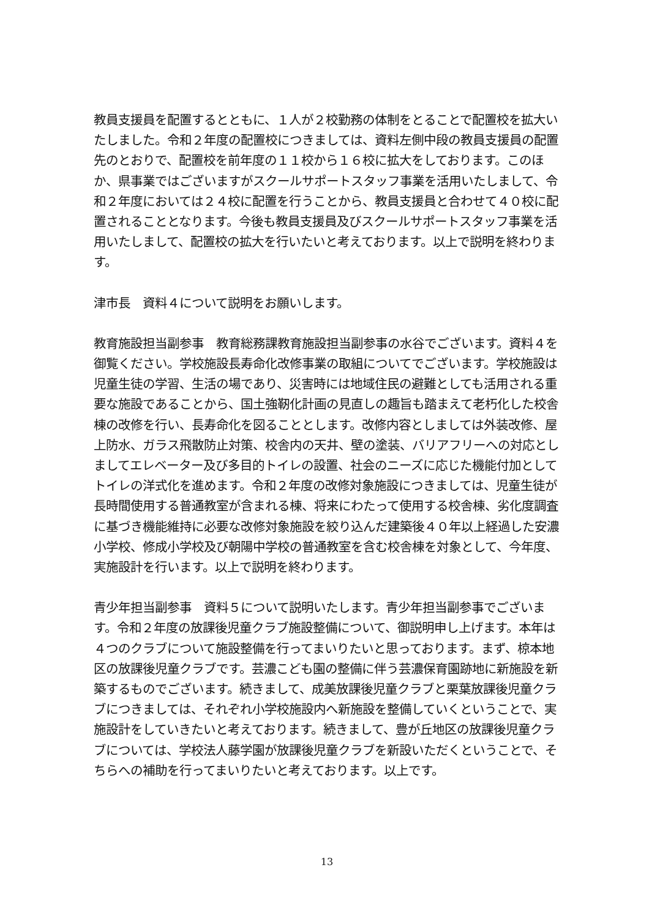教員支援員を配置するとともに、１人が２校勤務の体制をとることで配置校を拡大いたしました。令和２年度の配置校につきましては、資料左側中段の教員支援員の配置先のとおりで、配置校を前年度の１１校から１６校に拡大をしております。このほか、県事業ではございますがスクールサポートスタッフ事業を活用いたしまして、令和２年度においては２４校に配置を行うことから、教員支援員と合わせて４０校に配置されることとなります。今後も教員支援員及びスクールサポートスタッフ事業を活用いたしまして、配置校の拡大を行いたいと考えております。以上で説明を終わります。
津市長　資料４について説明をお願いします。
教育施設担当副参事　教育総務課教育施設担当副参事の水谷でございます。資料４を御覧ください。学校施設長寿命化改修事業の取組についてでございます。学校施設は児童生徒の学習、生活の場であり、災害時には地域住民の避難としても活用される重要な施設であることから、国土強靭化計画の見直しの趣旨も踏まえて老朽化した校舎棟の改修を行い、長寿命化を図ることとします。改修内容としましては外装改修、屋上防水、ガラス飛散防止対策、校舎内の天井、壁の塗装、バリアフリーへの対応としましてエレベーター及び多目的トイレの設置、社会のニーズに応じた機能付加としてトイレの洋式化を進めます。令和２年度の改修対象施設につきましては、児童生徒が長時間使用する普通教室が含まれる棟、将来にわたって使用する校舎棟、劣化度調査に基づき機能維持に必要な改修対象施設を絞り込んだ建築後４０年以上経過した安濃小学校、修成小学校及び朝陽中学校の普通教室を含む校舎棟を対象として、今年度、実施設計を行います。以上で説明を終わります。
青少年担当副参事　資料５について説明いたします。青少年担当副参事でございます。令和２年度の放課後児童クラブ施設整備について、御説明申し上げます。本年は４つのクラブについて施設整備を行ってまいりたいと思っております。まず、椋本地区の放課後児童クラブです。芸濃こども園の整備に伴う芸濃保育園跡地に新施設を新築するものでございます。続きまして、成美放課後児童クラブと栗葉放課後児童クラブにつきましては、それぞれ小学校施設内へ新施設を整備していくということで、実施設計をしていきたいと考えております。続きまして、豊が丘地区の放課後児童クラブについては、学校法人藤学園が放課後児童クラブを新設いただくということで、そちらへの補助を行ってまいりたいと考えております。以上です。
13